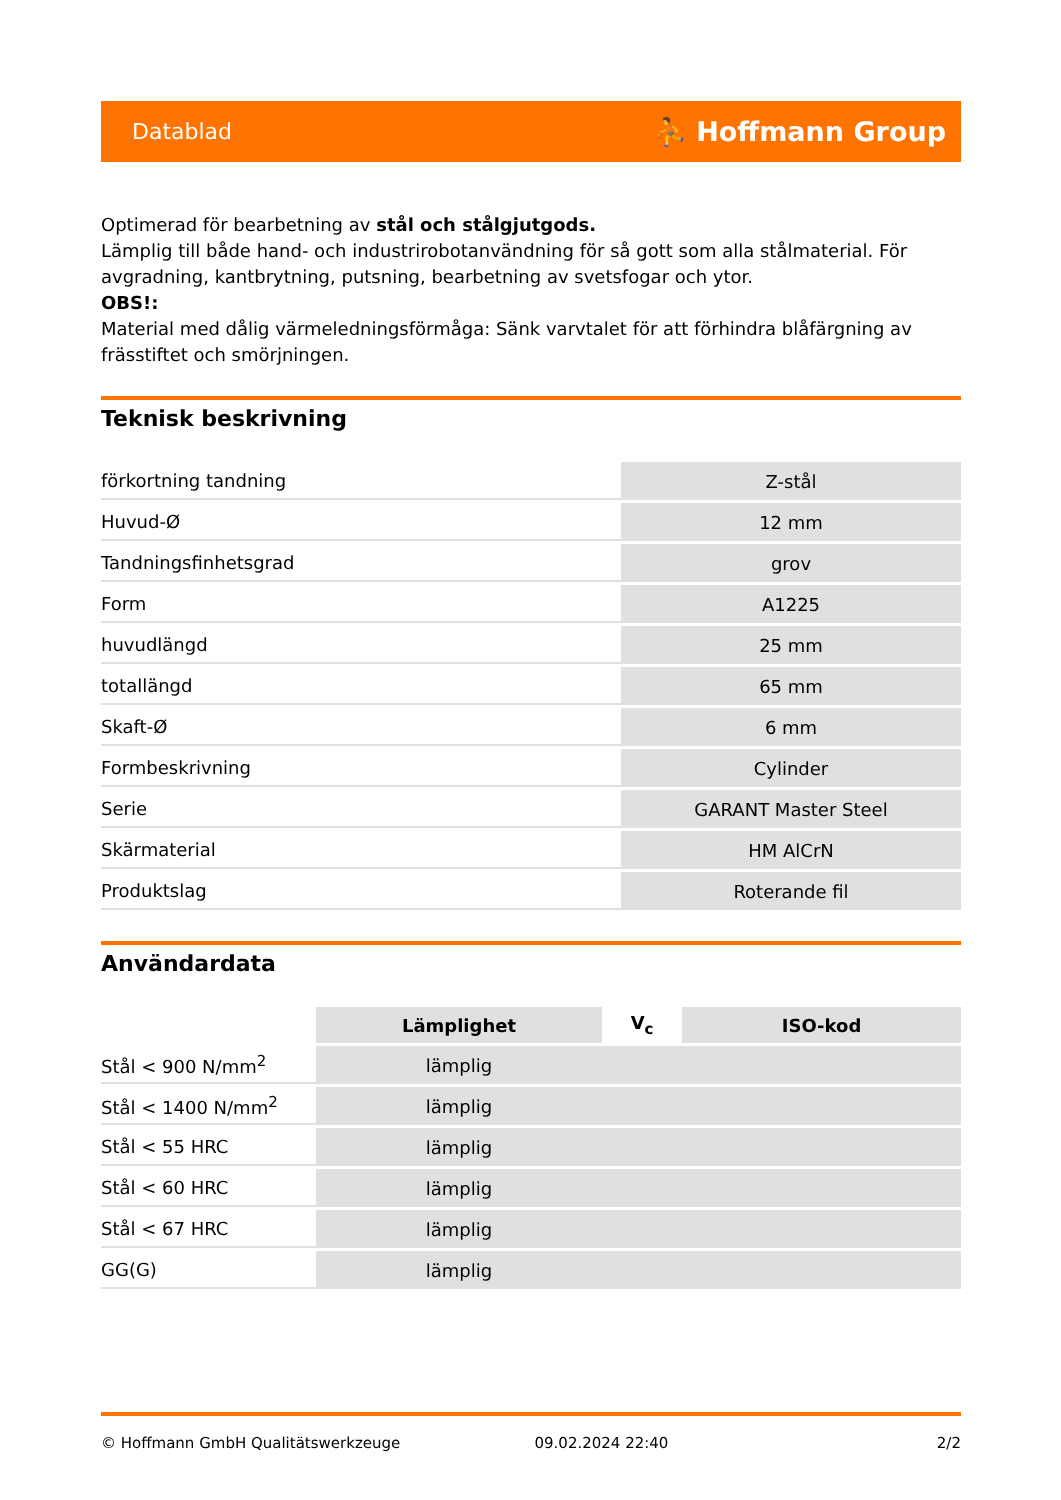Datablad ⛹ Hoffmann Group
Optimerad för bearbetning av stål och stålgjutgods.
Lämplig till både hand- och industrirobotanvändning för så gott som alla stålmaterial. För avgradning, kantbrytning, putsning, bearbetning av svetsfogar och ytor.
OBS!:
Material med dålig värmeledningsförmåga: Sänk varvtalet för att förhindra blåfärgning av frässtiftet och smörjningen.
Teknisk beskrivning
| förkortning tandning | Z-stål |
| Huvud-Ø | 12 mm |
| Tandningsfinhetsgrad | grov |
| Form | A1225 |
| huvudlängd | 25 mm |
| totallängd | 65 mm |
| Skaft-Ø | 6 mm |
| Formbeskrivning | Cylinder |
| Serie | GARANT Master Steel |
| Skärmaterial | HM AlCrN |
| Produktslag | Roterande fil |
Användardata
| | Lämplighet | V<sub>c</sub> | ISO-kod |
| --- | --- | --- | --- |
| Stål < 900 N/mm<sup>2</sup> | lämplig | | |
| Stål < 1400 N/mm<sup>2</sup> | lämplig | | |
| Stål < 55 HRC | lämplig | | |
| Stål < 60 HRC | lämplig | | |
| Stål < 67 HRC | lämplig | | |
| GG(G) | lämplig | | |
© Hoffmann GmbH Qualitätswerkzeuge 09.02.2024 22:40 2/2